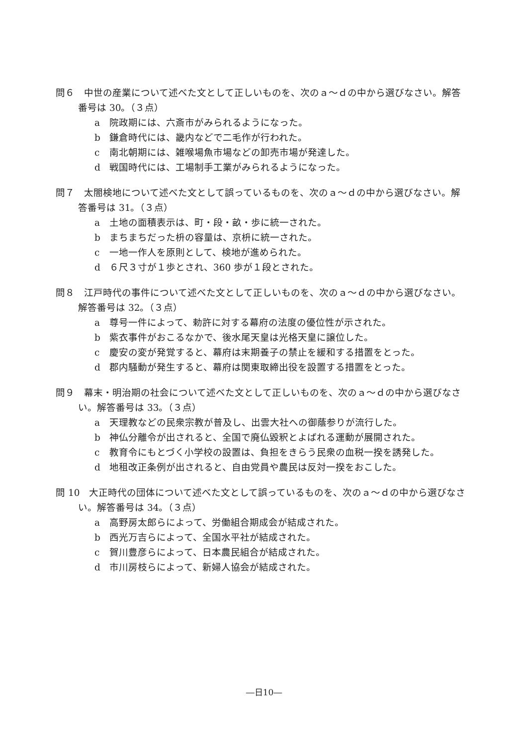問６　中世の産業について述べた文として正しいものを、次のａ～ｄの中から選びなさい。解答番号は 30。（３点）
a 院政期には、六斎市がみられるようになった。
b 鎌倉時代には、畿内などで二毛作が行われた。
c 南北朝期には、雑喉場魚市場などの卸売市場が発達した。
d 戦国時代には、工場制手工業がみられるようになった。
問７　太閤検地について述べた文として誤っているものを、次のａ～ｄの中から選びなさい。解答番号は 31。（３点）
a 土地の面積表示は、町・段・畝・歩に統一された。
b まちまちだった枡の容量は、京枡に統一された。
c 一地一作人を原則として、検地が進められた。
d ６尺３寸が１歩とされ、360 歩が１段とされた。
問８　江戸時代の事件について述べた文として正しいものを、次のａ～ｄの中から選びなさい。解答番号は 32。（３点）
a 尊号一件によって、勅許に対する幕府の法度の優位性が示された。
b 紫衣事件がおこるなかで、後水尾天皇は光格天皇に譲位した。
c 慶安の変が発覚すると、幕府は末期養子の禁止を緩和する措置をとった。
d 郡内騒動が発生すると、幕府は関東取締出役を設置する措置をとった。
問９　幕末・明治期の社会について述べた文として正しいものを、次のａ～ｄの中から選びなさい。解答番号は 33。（３点）
a 天理教などの民衆宗教が普及し、出雲大社への御蔭参りが流行した。
b 神仏分離令が出されると、全国で廃仏毀釈とよばれる運動が展開された。
c 教育令にもとづく小学校の設置は、負担をきらう民衆の血税一揆を誘発した。
d 地租改正条例が出されると、自由党員や農民は反対一揆をおこした。
問 10　大正時代の団体について述べた文として誤っているものを、次のａ～ｄの中から選びなさい。解答番号は 34。（３点）
a 高野房太郎らによって、労働組合期成会が結成された。
b 西光万吉らによって、全国水平社が結成された。
c 賀川豊彦らによって、日本農民組合が結成された。
d 市川房枝らによって、新婦人協会が結成された。
―日10―